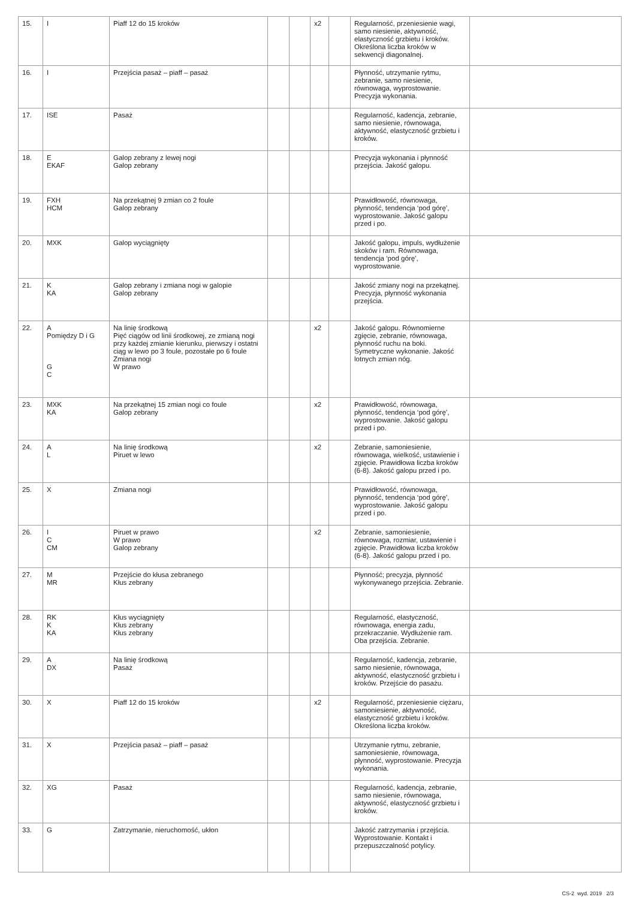| 15. | I | Piaff 12 do 15 kroków | | | x2 | | Regularność, przeniesienie wagi, samo niesienie, aktywność, elastyczność grzbietu i kroków. Określona liczba kroków w sekwencji diagonalnej. | |
| 16. | I | Przejścia pasaż – piaff – pasaż | | | | | Płynność, utrzymanie rytmu, zebranie, samo niesienie, równowaga, wyprostowanie. Precyzja wykonania. | |
| 17. | ISE | Pasaż | | | | | Regularność, kadencja, zebranie, samo niesienie, równowaga, aktywność, elastyczność grzbietu i kroków. | |
| 18. | E EKAF | Galop zebrany z lewej nogi Galop zebrany | | | | | Precyzja wykonania i płynność przejścia. Jakość galopu. | |
| 19. | FXH HCM | Na przekątnej 9 zmian co 2 foule Galop zebrany | | | | | Prawidłowość, równowaga, płynność, tendencja ‘pod górę’, wyprostowanie. Jakość galopu przed i po. | |
| 20. | MXK | Galop wyciągnięty | | | | | Jakość galopu, impuls, wydłużenie skoków i ram. Równowaga, tendencja ‘pod górę’, wyprostowanie. | |
| 21. | K KA | Galop zebrany i zmiana nogi w galopie Galop zebrany | | | | | Jakość zmiany nogi na przekątnej. Precyzja, płynność wykonania przejścia. | |
| 22. | A Pomiędzy D i G G C | Na linię środkową Pięć ciągów od linii środkowej, ze zmianą nogi przy każdej zmianie kierunku, pierwszy i ostatni ciąg w lewo po 3 foule, pozostałe po 6 foule Zmiana nogi W prawo | | | x2 | | Jakość galopu. Równomierne zgięcie, zebranie, równowaga, płynność ruchu na boki. Symetryczne wykonanie. Jakość lotnych zmian nóg. | |
| 23. | MXK KA | Na przekątnej 15 zmian nogi co foule Galop zebrany | | | x2 | | Prawidłowość, równowaga, płynność, tendencja ‘pod górę’, wyprostowanie. Jakość galopu przed i po. | |
| 24. | A L | Na linię środkową Piruet w lewo | | | x2 | | Zebranie, samoniesienie, równowaga, wielkość, ustawienie i zgięcie. Prawidłowa liczba kroków (6-8). Jakość galopu przed i po. | |
| 25. | X | Zmiana nogi | | | | | Prawidłowość, równowaga, płynność, tendencja ‘pod górę’, wyprostowanie. Jakość galopu przed i po. | |
| 26. | I C CM | Piruet w prawo W prawo Galop zebrany | | | x2 | | Zebranie, samoniesienie, równowaga, rozmiar, ustawienie i zgięcie. Prawidłowa liczba kroków (6-8). Jakość galopu przed i po. | |
| 27. | M MR | Przejście do kłusa zebranego Kłus zebrany | | | | | Płynność; precyzja, płynność wykonywanego przejścia. Zebranie. | |
| 28. | RK K KA | Kłus wyciągnięty Kłus zebrany Kłus zebrany | | | | | Regularność, elastyczność, równowaga, energia zadu, przekraczanie. Wydłużenie ram. Oba przejścia. Zebranie. | |
| 29. | A DX | Na linię środkową Pasaż | | | | | Regularność, kadencja, zebranie, samo niesienie, równowaga, aktywność, elastyczność grzbietu i kroków. Przejście do pasażu. | |
| 30. | X | Piaff 12 do 15 kroków | | | x2 | | Regularność, przeniesienie ciężaru, samoniesienie, aktywność, elastyczność grzbietu i kroków. Określona liczba kroków. | |
| 31. | X | Przejścia pasaż – piaff – pasaż | | | | | Utrzymanie rytmu, zebranie, samoniesienie, równowaga, płynność, wyprostowanie. Precyzja wykonania. | |
| 32. | XG | Pasaż | | | | | Regularność, kadencja, zebranie, samo niesienie, równowaga, aktywność, elastyczność grzbietu i kroków. | |
| 33. | G | Zatrzymanie, nieruchomość, ukłon | | | | | Jakość zatrzymania i przejścia. Wyprostowanie. Kontakt i przepuszczalność potylicy. | |
CS-2 wyd. 2019 2/3